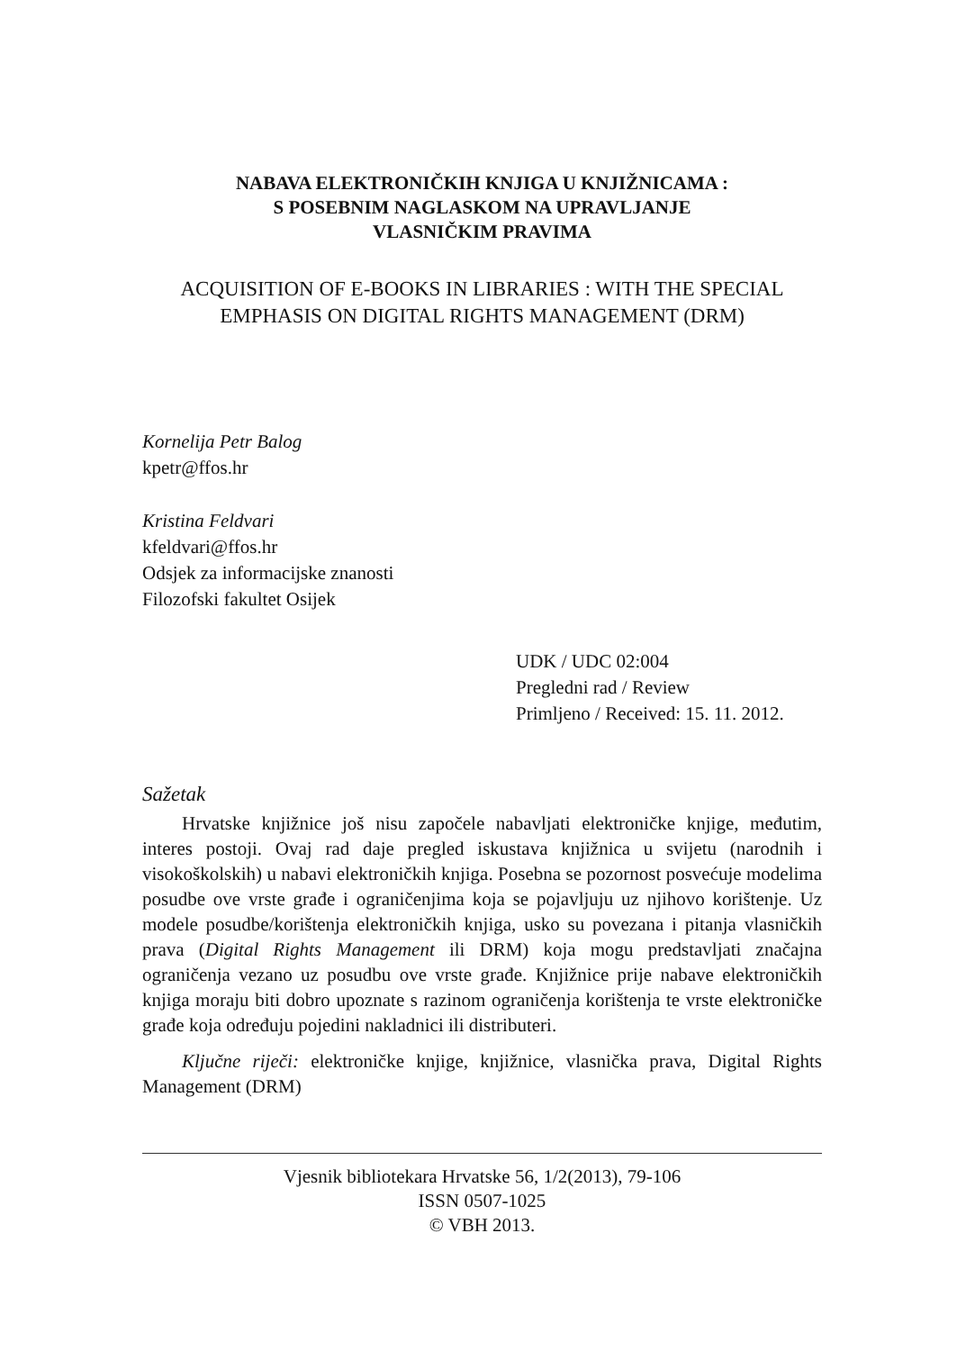NABAVA ELEKTRONIČKIH KNJIGA U KNJIŽNICAMA :
S POSEBNIM NAGLASKOM NA UPRAVLJANJE
VLASNIČKIM PRAVIMA
ACQUISITION OF E-BOOKS IN LIBRARIES : WITH THE SPECIAL EMPHASIS ON DIGITAL RIGHTS MANAGEMENT (DRM)
Kornelija Petr Balog
kpetr@ffos.hr
Kristina Feldvari
kfeldvari@ffos.hr
Odsjek za informacijske znanosti
Filozofski fakultet Osijek
UDK / UDC 02:004
Pregledni rad / Review
Primljeno / Received: 15. 11. 2012.
Sažetak
Hrvatske knjižnice još nisu započele nabavljati elektroničke knjige, međutim, interes postoji. Ovaj rad daje pregled iskustava knjižnica u svijetu (narodnih i visokoškolskih) u nabavi elektroničkih knjiga. Posebna se pozornost posvećuje modelima posudbe ove vrste građe i ograničenjima koja se pojavljuju uz njihovo korištenje. Uz modele posudbe/korištenja elektroničkih knjiga, usko su povezana i pitanja vlasničkih prava (Digital Rights Management ili DRM) koja mogu predstavljati značajna ograničenja vezano uz posudbu ove vrste građe. Knjižnice prije nabave elektroničkih knjiga moraju biti dobro upoznate s razinom ograničenja korištenja te vrste elektroničke građe koja određuju pojedini nakladnici ili distributeri.
Ključne riječi: elektroničke knjige, knjižnice, vlasnička prava, Digital Rights Management (DRM)
Vjesnik bibliotekara Hrvatske 56, 1/2(2013), 79-106
ISSN 0507-1025
© VBH 2013.